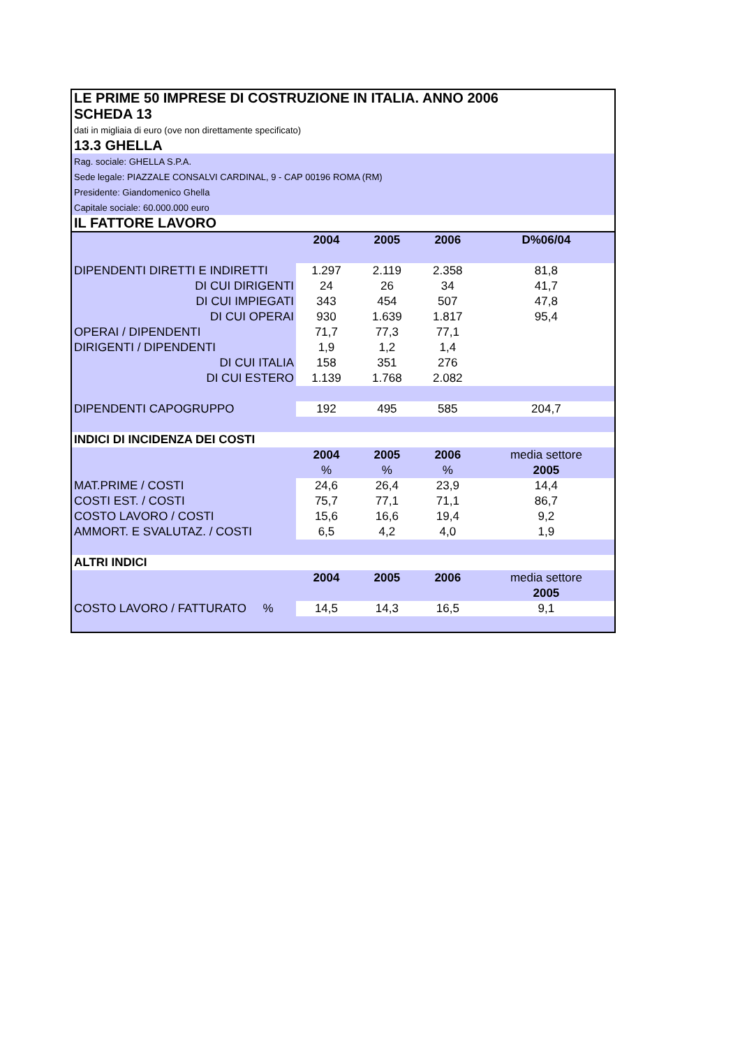| LE PRIME 50 IMPRESE DI COSTRUZIONE IN ITALIA. ANNO 2006 | | | | |
| SCHEDA 13 | | | | |
| dati in migliaia di euro (ove non direttamente specificato) | | | | |
| 13.3 GHELLA | | | | |
| Rag. sociale: GHELLA S.P.A. | | | | |
| Sede legale: PIAZZALE CONSALVI CARDINAL, 9 - CAP 00196 ROMA (RM) | | | | |
| Presidente: Giandomenico Ghella | | | | |
| Capitale sociale: 60.000.000 euro | | | | |
| IL FATTORE LAVORO | | | | |
| | 2004 | 2005 | 2006 | D%06/04 |
| DIPENDENTI DIRETTI E INDIRETTI | 1.297 | 2.119 | 2.358 | 81,8 |
| DI CUI DIRIGENTI | 24 | 26 | 34 | 41,7 |
| DI CUI IMPIEGATI | 343 | 454 | 507 | 47,8 |
| DI CUI OPERAI | 930 | 1.639 | 1.817 | 95,4 |
| OPERAI / DIPENDENTI | 71,7 | 77,3 | 77,1 | |
| DIRIGENTI / DIPENDENTI | 1,9 | 1,2 | 1,4 | |
| DI CUI ITALIA | 158 | 351 | 276 | |
| DI CUI ESTERO | 1.139 | 1.768 | 2.082 | |
| DIPENDENTI CAPOGRUPPO | 192 | 495 | 585 | 204,7 |
| INDICI DI INCIDENZA DEI COSTI | | | | |
| | 2004 | 2005 | 2006 | media settore |
| | % | % | % | 2005 |
| MAT.PRIME / COSTI | 24,6 | 26,4 | 23,9 | 14,4 |
| COSTI EST. / COSTI | 75,7 | 77,1 | 71,1 | 86,7 |
| COSTO LAVORO / COSTI | 15,6 | 16,6 | 19,4 | 9,2 |
| AMMORT. E SVALUTAZ. / COSTI | 6,5 | 4,2 | 4,0 | 1,9 |
| ALTRI INDICI | | | | |
| | 2004 | 2005 | 2006 | media settore |
| | | | | 2005 |
| COSTO LAVORO / FATTURATO % | 14,5 | 14,3 | 16,5 | 9,1 |